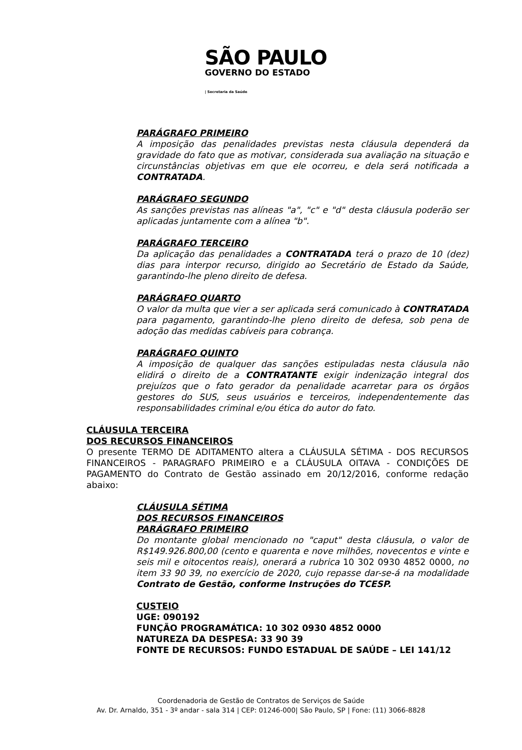SÃO PAULO
GOVERNO DO ESTADO
| Secretaria da Saúde
PARÁGRAFO PRIMEIRO
A imposição das penalidades previstas nesta cláusula dependerá da gravidade do fato que as motivar, considerada sua avaliação na situação e circunstâncias objetivas em que ele ocorreu, e dela será notificada a CONTRATADA.
PARÁGRAFO SEGUNDO
As sanções previstas nas alíneas "a", "c" e "d" desta cláusula poderão ser aplicadas juntamente com a alínea "b".
PARÁGRAFO TERCEIRO
Da aplicação das penalidades a CONTRATADA terá o prazo de 10 (dez) dias para interpor recurso, dirigido ao Secretário de Estado da Saúde, garantindo-lhe pleno direito de defesa.
PARÁGRAFO QUARTO
O valor da multa que vier a ser aplicada será comunicado à CONTRATADA para pagamento, garantindo-lhe pleno direito de defesa, sob pena de adoção das medidas cabíveis para cobrança.
PARÁGRAFO QUINTO
A imposição de qualquer das sanções estipuladas nesta cláusula não elidirá o direito de a CONTRATANTE exigir indenização integral dos prejuízos que o fato gerador da penalidade acarretar para os órgãos gestores do SUS, seus usuários e terceiros, independentemente das responsabilidades criminal e/ou ética do autor do fato.
CLÁUSULA TERCEIRA
DOS RECURSOS FINANCEIROS
O presente TERMO DE ADITAMENTO altera a CLÁUSULA SÉTIMA - DOS RECURSOS FINANCEIROS - PARAGRAFO PRIMEIRO e a CLÁUSULA OITAVA - CONDIÇÕES DE PAGAMENTO do Contrato de Gestão assinado em 20/12/2016, conforme redação abaixo:
CLÁUSULA SÉTIMA
DOS RECURSOS FINANCEIROS
PARÁGRAFO PRIMEIRO
Do montante global mencionado no "caput" desta cláusula, o valor de R$149.926.800,00 (cento e quarenta e nove milhões, novecentos e vinte e seis mil e oitocentos reais), onerará a rubrica 10 302 0930 4852 0000, no item 33 90 39, no exercício de 2020, cujo repasse dar-se-á na modalidade Contrato de Gestão, conforme Instruções do TCESP.
CUSTEIO
UGE: 090192
FUNÇÃO PROGRAMÁTICA: 10 302 0930 4852 0000
NATUREZA DA DESPESA: 33 90 39
FONTE DE RECURSOS: FUNDO ESTADUAL DE SAÚDE – LEI 141/12
Coordenadoria de Gestão de Contratos de Serviços de Saúde
Av. Dr. Arnaldo, 351 - 3º andar - sala 314 | CEP: 01246-000| São Paulo, SP | Fone: (11) 3066-8828